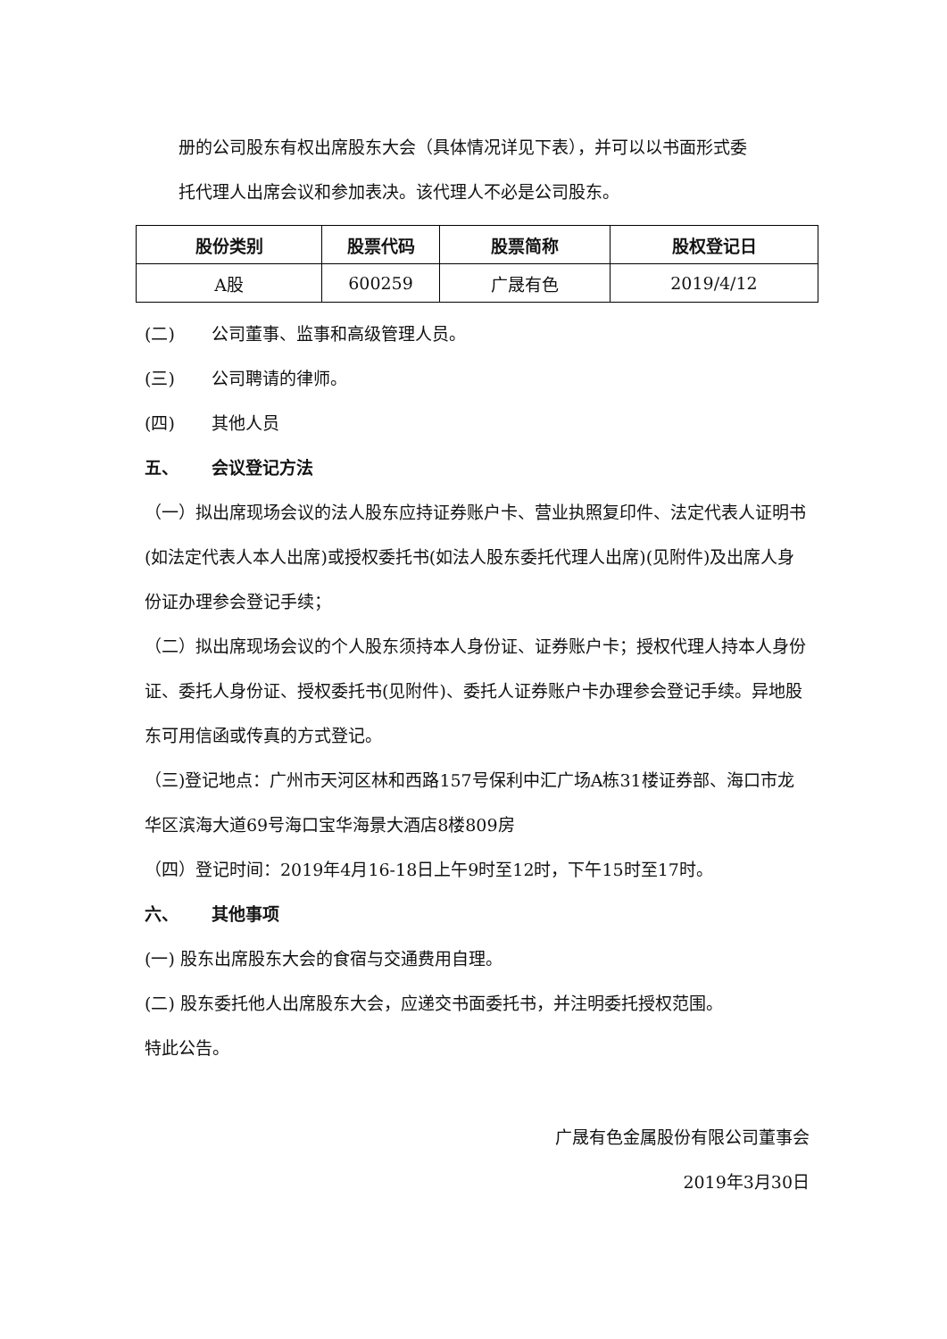册的公司股东有权出席股东大会（具体情况详见下表），并可以以书面形式委
托代理人出席会议和参加表决。该代理人不必是公司股东。
| 股份类别 | 股票代码 | 股票简称 | 股权登记日 |
| --- | --- | --- | --- |
| A股 | 600259 | 广晟有色 | 2019/4/12 |
(二) 公司董事、监事和高级管理人员。
(三) 公司聘请的律师。
(四) 其他人员
五、 会议登记方法
（一）拟出席现场会议的法人股东应持证券账户卡、营业执照复印件、法定代表人证明书(如法定代表人本人出席)或授权委托书(如法人股东委托代理人出席)(见附件)及出席人身份证办理参会登记手续；
（二）拟出席现场会议的个人股东须持本人身份证、证券账户卡；授权代理人持本人身份证、委托人身份证、授权委托书(见附件)、委托人证券账户卡办理参会登记手续。异地股东可用信函或传真的方式登记。
（三)登记地点：广州市天河区林和西路157号保利中汇广场A栋31楼证券部、海口市龙华区滨海大道69号海口宝华海景大酒店8楼809房
（四）登记时间：2019年4月16-18日上午9时至12时，下午15时至17时。
六、 其他事项
(一) 股东出席股东大会的食宿与交通费用自理。
(二) 股东委托他人出席股东大会，应递交书面委托书，并注明委托授权范围。
特此公告。
广晟有色金属股份有限公司董事会
2019年3月30日